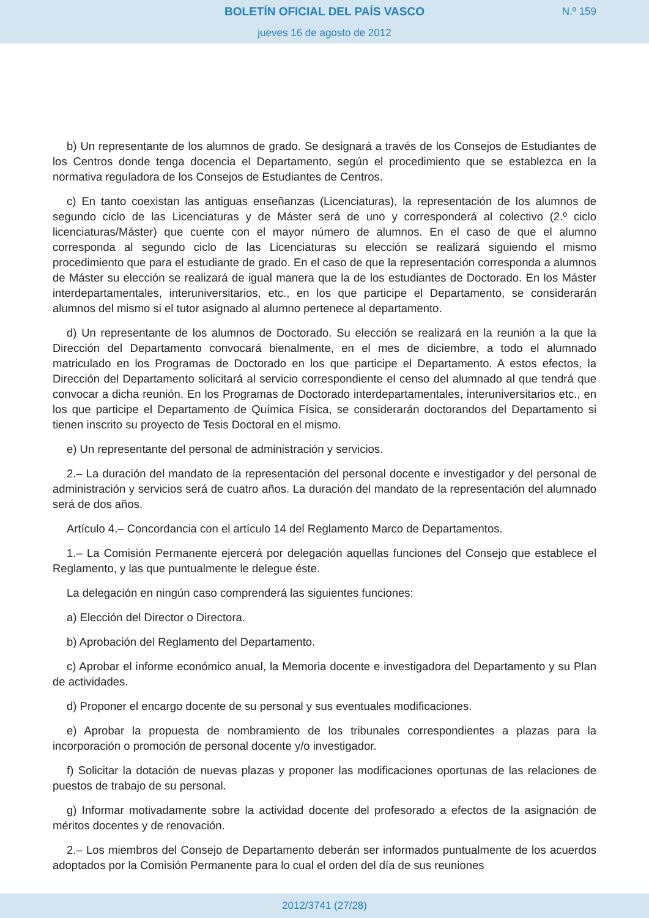BOLETÍN OFICIAL DEL PAÍS VASCO
N.º 159
jueves 16 de agosto de 2012
b) Un representante de los alumnos de grado. Se designará a través de los Consejos de Estudiantes de los Centros donde tenga docencia el Departamento, según el procedimiento que se establezca en la normativa reguladora de los Consejos de Estudiantes de Centros.
c) En tanto coexistan las antiguas enseñanzas (Licenciaturas), la representación de los alumnos de segundo ciclo de las Licenciaturas y de Máster será de uno y corresponderá al colectivo (2.º ciclo licenciaturas/Máster) que cuente con el mayor número de alumnos. En el caso de que el alumno corresponda al segundo ciclo de las Licenciaturas su elección se realizará siguiendo el mismo procedimiento que para el estudiante de grado. En el caso de que la representación corresponda a alumnos de Máster su elección se realizará de igual manera que la de los estudiantes de Doctorado. En los Máster interdepartamentales, interuniversitarios, etc., en los que participe el Departamento, se considerarán alumnos del mismo si el tutor asignado al alumno pertenece al departamento.
d) Un representante de los alumnos de Doctorado. Su elección se realizará en la reunión a la que la Dirección del Departamento convocará bienalmente, en el mes de diciembre, a todo el alumnado matriculado en los Programas de Doctorado en los que participe el Departamento. A estos efectos, la Dirección del Departamento solicitará al servicio correspondiente el censo del alumnado al que tendrá que convocar a dicha reunión. En los Programas de Doctorado interdepartamentales, interuniversitarios etc., en los que participe el Departamento de Química Física, se considerarán doctorandos del Departamento si tienen inscrito su proyecto de Tesis Doctoral en el mismo.
e) Un representante del personal de administración y servicios.
2.– La duración del mandato de la representación del personal docente e investigador y del personal de administración y servicios será de cuatro años. La duración del mandato de la representación del alumnado será de dos años.
Artículo 4.– Concordancia con el artículo 14 del Reglamento Marco de Departamentos.
1.– La Comisión Permanente ejercerá por delegación aquellas funciones del Consejo que establece el Reglamento, y las que puntualmente le delegue éste.
La delegación en ningún caso comprenderá las siguientes funciones:
a) Elección del Director o Directora.
b) Aprobación del Reglamento del Departamento.
c) Aprobar el informe económico anual, la Memoria docente e investigadora del Departamento y su Plan de actividades.
d) Proponer el encargo docente de su personal y sus eventuales modificaciones.
e) Aprobar la propuesta de nombramiento de los tribunales correspondientes a plazas para la incorporación o promoción de personal docente y/o investigador.
f) Solicitar la dotación de nuevas plazas y proponer las modificaciones oportunas de las relaciones de puestos de trabajo de su personal.
g) Informar motivadamente sobre la actividad docente del profesorado a efectos de la asignación de méritos docentes y de renovación.
2.– Los miembros del Consejo de Departamento deberán ser informados puntualmente de los acuerdos adoptados por la Comisión Permanente para lo cual el orden del día de sus reuniones
2012/3741 (27/28)